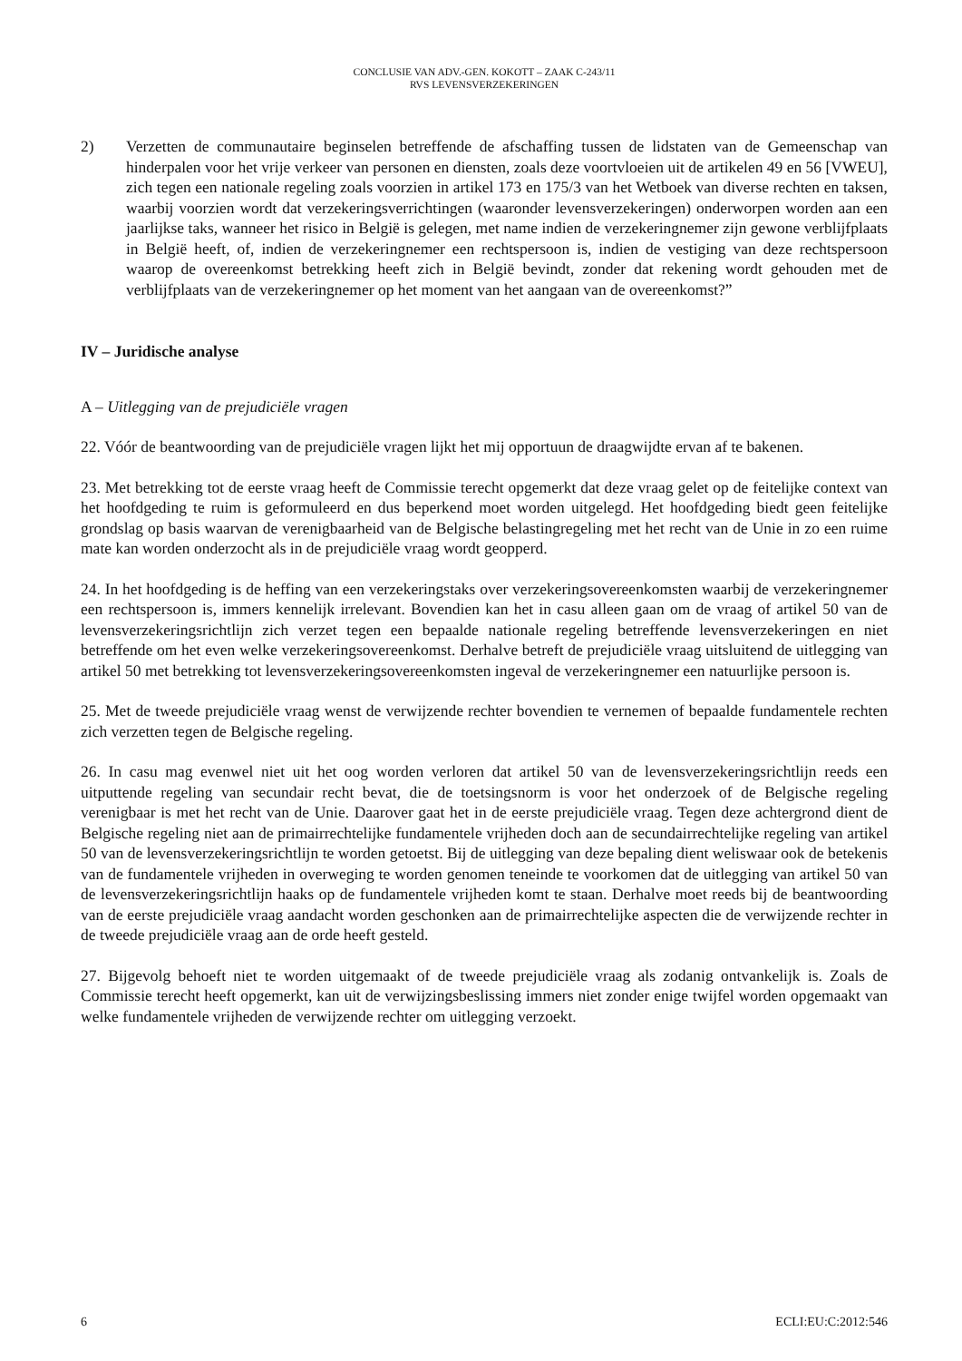CONCLUSIE VAN ADV.-GEN. KOKOTT – ZAAK C-243/11
RVS LEVENSVERZEKERINGEN
2) Verzetten de communautaire beginselen betreffende de afschaffing tussen de lidstaten van de Gemeenschap van hinderpalen voor het vrije verkeer van personen en diensten, zoals deze voortvloeien uit de artikelen 49 en 56 [VWEU], zich tegen een nationale regeling zoals voorzien in artikel 173 en 175/3 van het Wetboek van diverse rechten en taksen, waarbij voorzien wordt dat verzekeringsverrichtingen (waaronder levensverzekeringen) onderworpen worden aan een jaarlijkse taks, wanneer het risico in België is gelegen, met name indien de verzekeringnemer zijn gewone verblijfplaats in België heeft, of, indien de verzekeringnemer een rechtspersoon is, indien de vestiging van deze rechtspersoon waarop de overeenkomst betrekking heeft zich in België bevindt, zonder dat rekening wordt gehouden met de verblijfplaats van de verzekeringnemer op het moment van het aangaan van de overeenkomst?”
IV – Juridische analyse
A – Uitlegging van de prejudiciële vragen
22. Vóór de beantwoording van de prejudiciële vragen lijkt het mij opportuun de draagwijdte ervan af te bakenen.
23. Met betrekking tot de eerste vraag heeft de Commissie terecht opgemerkt dat deze vraag gelet op de feitelijke context van het hoofdgeding te ruim is geformuleerd en dus beperkend moet worden uitgelegd. Het hoofdgeding biedt geen feitelijke grondslag op basis waarvan de verenigbaarheid van de Belgische belastingregeling met het recht van de Unie in zo een ruime mate kan worden onderzocht als in de prejudiciële vraag wordt geopperd.
24. In het hoofdgeding is de heffing van een verzekeringstaks over verzekeringsovereenkomsten waarbij de verzekeringnemer een rechtspersoon is, immers kennelijk irrelevant. Bovendien kan het in casu alleen gaan om de vraag of artikel 50 van de levensverzekeringsrichtlijn zich verzet tegen een bepaalde nationale regeling betreffende levensverzekeringen en niet betreffende om het even welke verzekeringsovereenkomst. Derhalve betreft de prejudiciële vraag uitsluitend de uitlegging van artikel 50 met betrekking tot levensverzekeringsovereenkomsten ingeval de verzekeringnemer een natuurlijke persoon is.
25. Met de tweede prejudiciële vraag wenst de verwijzende rechter bovendien te vernemen of bepaalde fundamentele rechten zich verzetten tegen de Belgische regeling.
26. In casu mag evenwel niet uit het oog worden verloren dat artikel 50 van de levensverzekeringsrichtlijn reeds een uitputtende regeling van secundair recht bevat, die de toetsingsnorm is voor het onderzoek of de Belgische regeling verenigbaar is met het recht van de Unie. Daarover gaat het in de eerste prejudiciële vraag. Tegen deze achtergrond dient de Belgische regeling niet aan de primairrechtelijke fundamentele vrijheden doch aan de secundairrechtelijke regeling van artikel 50 van de levensverzekeringsrichtlijn te worden getoetst. Bij de uitlegging van deze bepaling dient weliswaar ook de betekenis van de fundamentele vrijheden in overweging te worden genomen teneinde te voorkomen dat de uitlegging van artikel 50 van de levensverzekeringsrichtlijn haaks op de fundamentele vrijheden komt te staan. Derhalve moet reeds bij de beantwoording van de eerste prejudiciële vraag aandacht worden geschonken aan de primairrechtelijke aspecten die de verwijzende rechter in de tweede prejudiciële vraag aan de orde heeft gesteld.
27. Bijgevolg behoeft niet te worden uitgemaakt of de tweede prejudiciële vraag als zodanig ontvankelijk is. Zoals de Commissie terecht heeft opgemerkt, kan uit de verwijzingsbeslissing immers niet zonder enige twijfel worden opgemaakt van welke fundamentele vrijheden de verwijzende rechter om uitlegging verzoekt.
6 ECLI:EU:C:2012:546